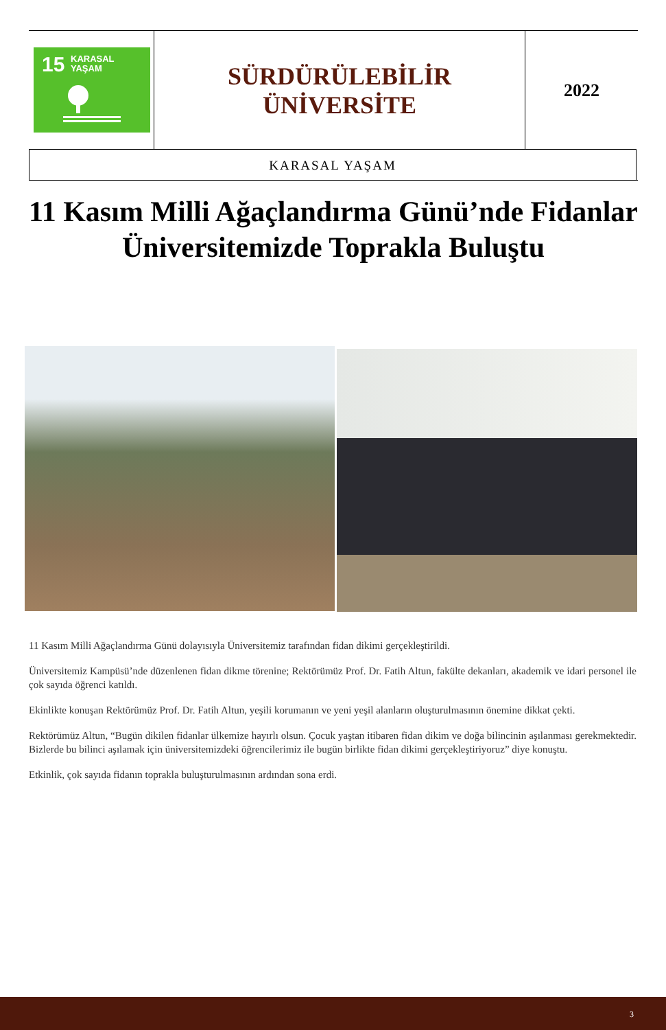15
KARASAL
YAŞAM
SÜRDÜRÜLEBİLİR
ÜNİVERSİTE
2022
KARASAL YAŞAM
11 Kasım Milli Ağaçlandırma Günü’nde Fidanlar Üniversitemizde Toprakla Buluştu
11 Kasım Milli Ağaçlandırma Günü dolayısıyla Üniversitemiz tarafından fidan dikimi gerçekleştirildi.
Üniversitemiz Kampüsü’nde düzenlenen fidan dikme törenine; Rektörümüz Prof. Dr. Fatih Altun, fakülte dekanları, akademik ve idari personel ile çok sayıda öğrenci katıldı.
Ekinlikte konuşan Rektörümüz Prof. Dr. Fatih Altun, yeşili korumanın ve yeni yeşil alanların oluşturulmasının önemine dikkat çekti.
Rektörümüz Altun, “Bugün dikilen fidanlar ülkemize hayırlı olsun. Çocuk yaştan itibaren fidan dikim ve doğa bilincinin aşılanması gerekmektedir. Bizlerde bu bilinci aşılamak için üniversitemizdeki öğrencilerimiz ile bugün birlikte fidan dikimi gerçekleştiriyoruz” diye konuştu.
Etkinlik, çok sayıda fidanın toprakla buluşturulmasının ardından sona erdi.
3